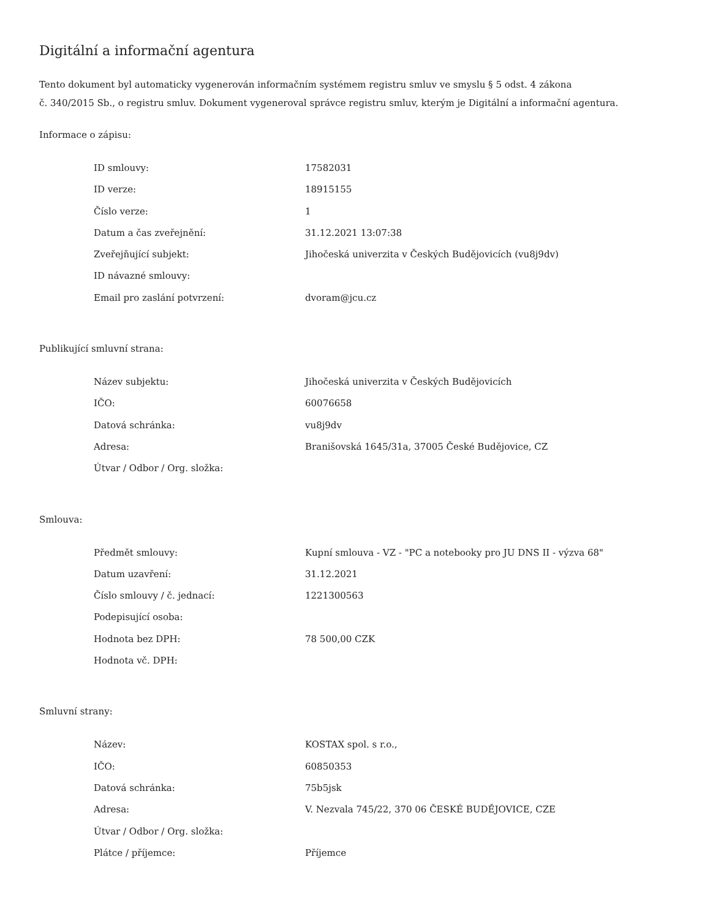Digitální a informační agentura
Tento dokument byl automaticky vygenerován informačním systémem registru smluv ve smyslu § 5 odst. 4 zákona
č. 340/2015 Sb., o registru smluv. Dokument vygeneroval správce registru smluv, kterým je Digitální a informační agentura.
Informace o zápisu:
| ID smlouvy: | 17582031 |
| ID verze: | 18915155 |
| Číslo verze: | 1 |
| Datum a čas zveřejnění: | 31.12.2021 13:07:38 |
| Zveřejňující subjekt: | Jihočeská univerzita v Českých Budějovicích (vu8j9dv) |
| ID návazné smlouvy: | |
| Email pro zaslání potvrzení: | dvoram@jcu.cz |
Publikující smluvní strana:
| Název subjektu: | Jihočeská univerzita v Českých Budějovicích |
| IČO: | 60076658 |
| Datová schránka: | vu8j9dv |
| Adresa: | Branišovská 1645/31a, 37005 České Budějovice, CZ |
| Útvar / Odbor / Org. složka: | |
Smlouva:
| Předmět smlouvy: | Kupní smlouva - VZ - "PC a notebooky pro JU DNS II - výzva 68" |
| Datum uzavření: | 31.12.2021 |
| Číslo smlouvy / č. jednací: | 1221300563 |
| Podepisující osoba: | |
| Hodnota bez DPH: | 78 500,00 CZK |
| Hodnota vč. DPH: | |
Smluvní strany:
| Název: | KOSTAX spol. s r.o., |
| IČO: | 60850353 |
| Datová schránka: | 75b5jsk |
| Adresa: | V. Nezvala 745/22, 370 06 ČESKÉ BUDĚJOVICE, CZE |
| Útvar / Odbor / Org. složka: | |
| Plátce / příjemce: | Příjemce |